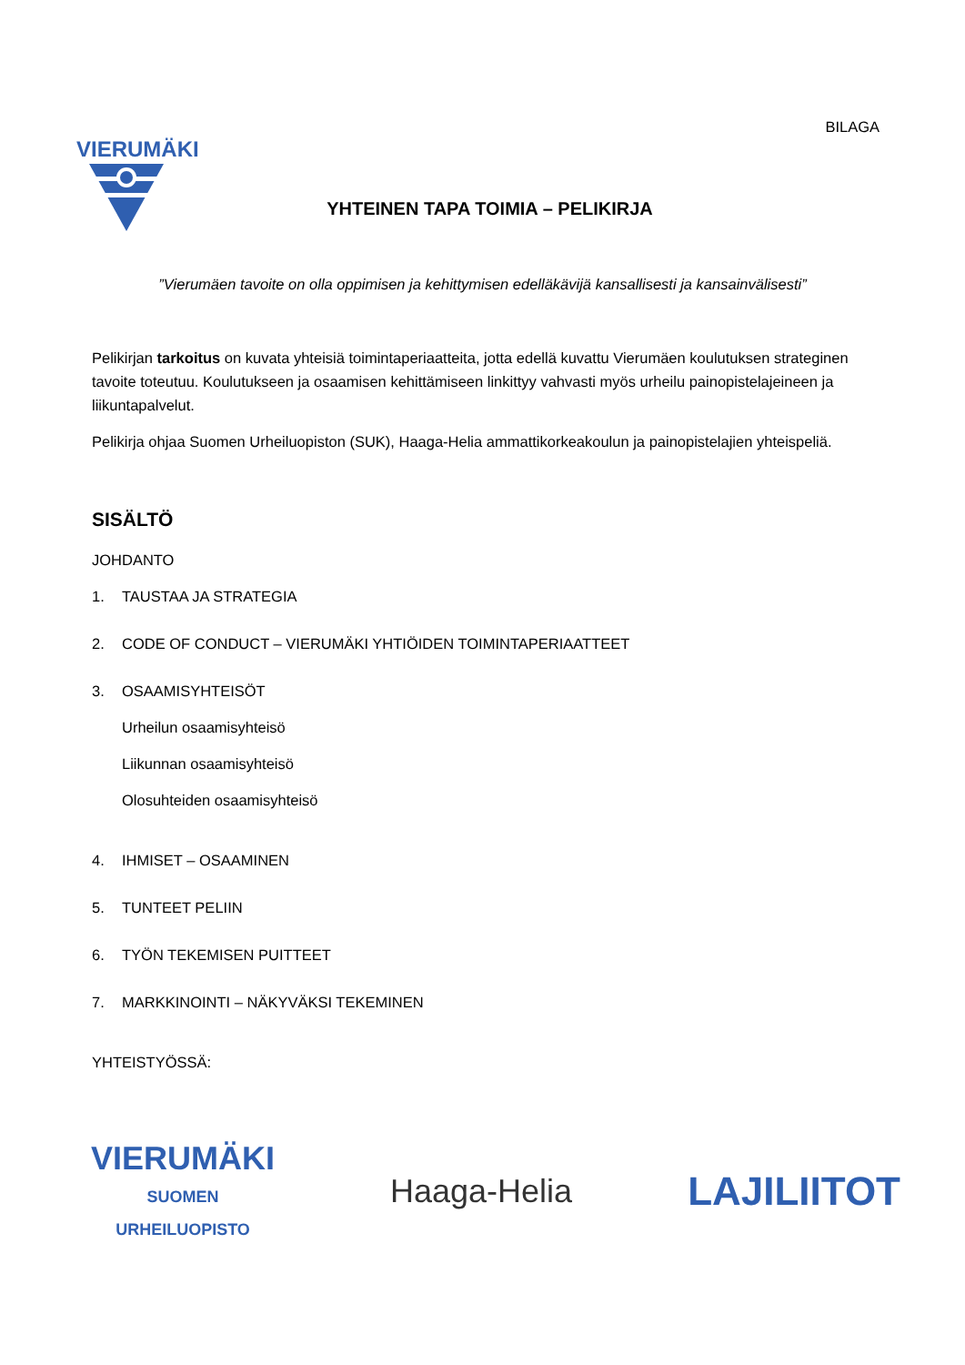BILAGA
VIERUMÄKI
YHTEINEN TAPA TOIMIA – PELIKIRJA
”Vierumäen tavoite on olla oppimisen ja kehittymisen edelläkävijä kansallisesti ja kansainvälisesti”
Pelikirjan tarkoitus on kuvata yhteisiä toimintaperiaatteita, jotta edellä kuvattu Vierumäen koulutuksen strateginen tavoite toteutuu. Koulutukseen ja osaamisen kehittämiseen linkittyy vahvasti myös urheilu painopistelajeineen ja liikuntapalvelut.
Pelikirja ohjaa Suomen Urheiluopiston (SUK), Haaga-Helia ammattikorkeakoulun ja painopistelajien yhteispeliä.
SISÄLTÖ
JOHDANTO
1. TAUSTAA JA STRATEGIA
2. CODE OF CONDUCT – VIERUMÄKI YHTIÖIDEN TOIMINTAPERIAATTEET
3. OSAAMISYHTEISÖT
Urheilun osaamisyhteisö
Liikunnan osaamisyhteisö
Olosuhteiden osaamisyhteisö
4. IHMISET – OSAAMINEN
5. TUNTEET PELIIN
6. TYÖN TEKEMISEN PUITTEET
7. MARKKINOINTI – NÄKYVÄKSI TEKEMINEN
YHTEISTYÖSSÄ:
VIERUMÄKI
SUOMEN
URHEILUOPISTO
Haaga-Helia
LAJILIITOT